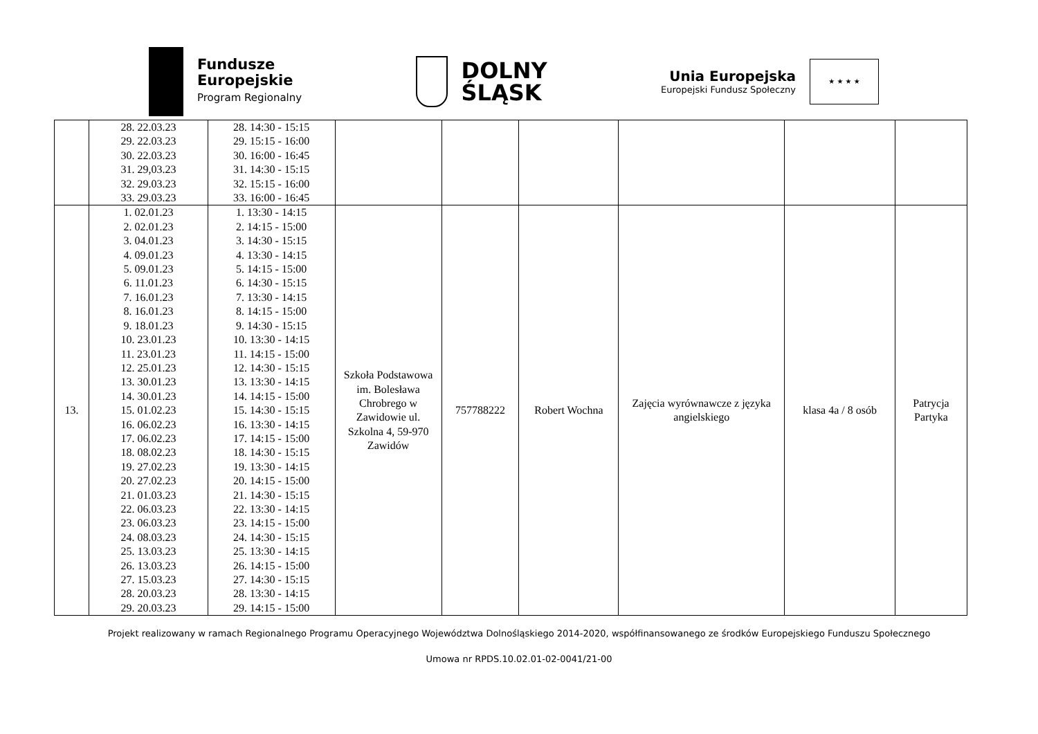Fundusze
Europejskie
Program Regionalny
DOLNY
ŚLĄSK
Unia Europejska
Europejski Fundusz Społeczny
★ ★ ★ ★
| | 28. 22.03.23 29. 22.03.23 30. 22.03.23 31. 29,03.23 32. 29.03.23 33. 29.03.23 | 28. 14:30 - 15:15 29. 15:15 - 16:00 30. 16:00 - 16:45 31. 14:30 - 15:15 32. 15:15 - 16:00 33. 16:00 - 16:45 | | | | | | |
| 13. | 1. 02.01.23 2. 02.01.23 3. 04.01.23 4. 09.01.23 5. 09.01.23 6. 11.01.23 7. 16.01.23 8. 16.01.23 9. 18.01.23 10. 23.01.23 11. 23.01.23 12. 25.01.23 13. 30.01.23 14. 30.01.23 15. 01.02.23 16. 06.02.23 17. 06.02.23 18. 08.02.23 19. 27.02.23 20. 27.02.23 21. 01.03.23 22. 06.03.23 23. 06.03.23 24. 08.03.23 25. 13.03.23 26. 13.03.23 27. 15.03.23 28. 20.03.23 29. 20.03.23 | 1. 13:30 - 14:15 2. 14:15 - 15:00 3. 14:30 - 15:15 4. 13:30 - 14:15 5. 14:15 - 15:00 6. 14:30 - 15:15 7. 13:30 - 14:15 8. 14:15 - 15:00 9. 14:30 - 15:15 10. 13:30 - 14:15 11. 14:15 - 15:00 12. 14:30 - 15:15 13. 13:30 - 14:15 14. 14:15 - 15:00 15. 14:30 - 15:15 16. 13:30 - 14:15 17. 14:15 - 15:00 18. 14:30 - 15:15 19. 13:30 - 14:15 20. 14:15 - 15:00 21. 14:30 - 15:15 22. 13:30 - 14:15 23. 14:15 - 15:00 24. 14:30 - 15:15 25. 13:30 - 14:15 26. 14:15 - 15:00 27. 14:30 - 15:15 28. 13:30 - 14:15 29. 14:15 - 15:00 | Szkoła Podstawowa im. Bolesława Chrobrego w Zawidowie ul. Szkolna 4, 59-970 Zawidów | 757788222 | Robert Wochna | Zajęcia wyrównawcze z języka angielskiego | klasa 4a / 8 osób | Patrycja Partyka |
Projekt realizowany w ramach Regionalnego Programu Operacyjnego Województwa Dolnośląskiego 2014-2020, współfinansowanego ze środków Europejskiego Funduszu Społecznego
Umowa nr RPDS.10.02.01-02-0041/21-00